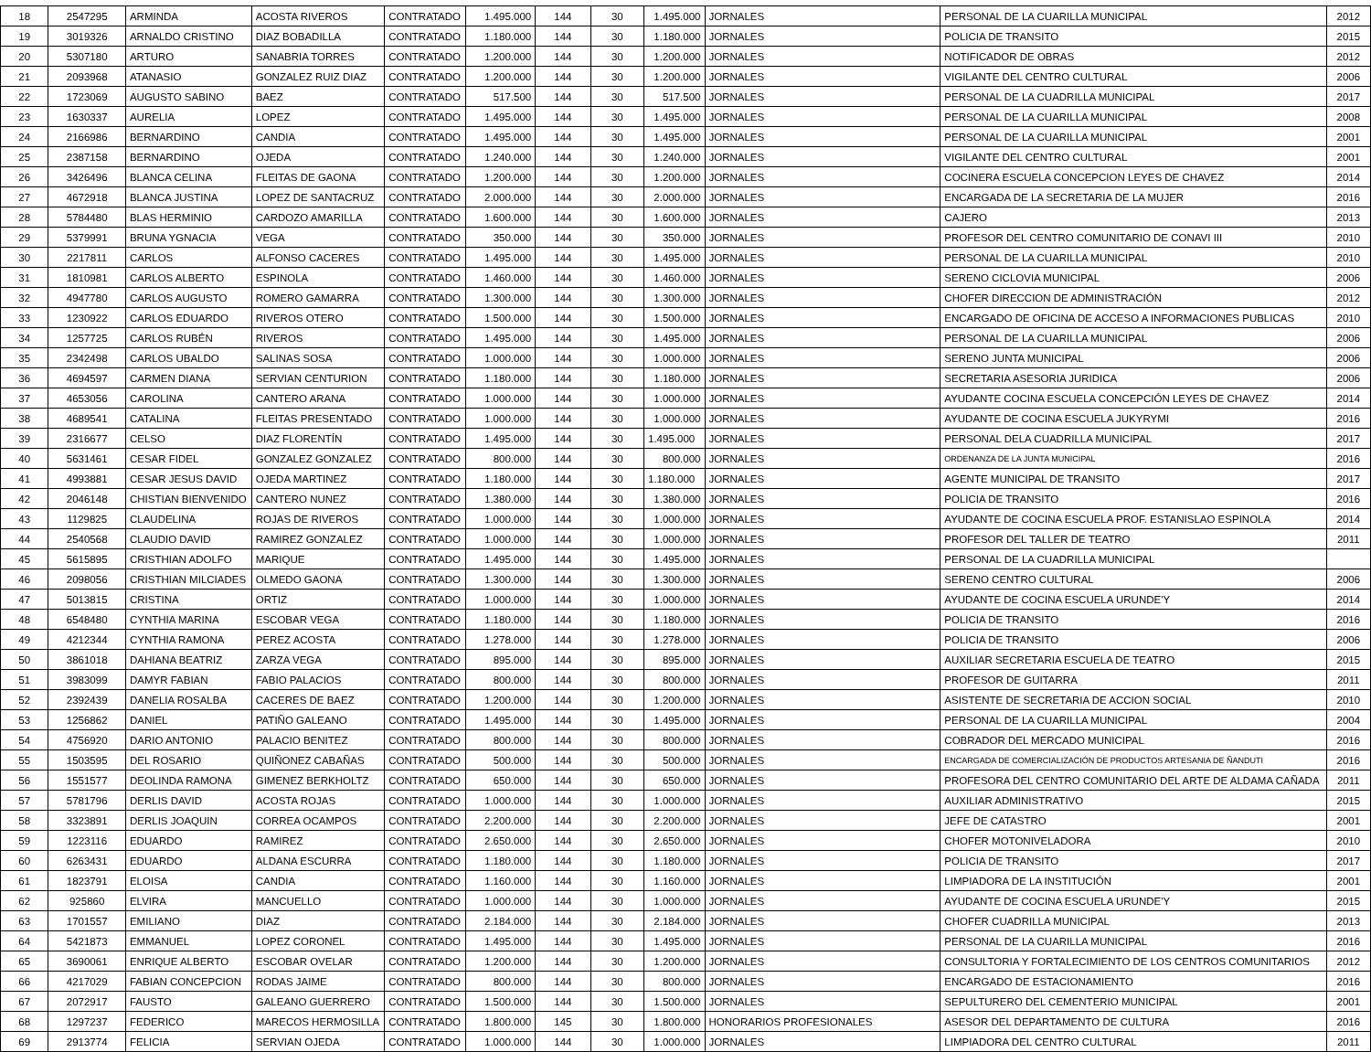| 18 | 2547295 | ARMINDA | ACOSTA RIVEROS | CONTRATADO | 1.495.000 | 144 | 30 | 1.495.000 | JORNALES | PERSONAL DE LA CUARILLA MUNICIPAL | 2012 |
| 19 | 3019326 | ARNALDO CRISTINO | DIAZ BOBADILLA | CONTRATADO | 1.180.000 | 144 | 30 | 1.180.000 | JORNALES | POLICIA DE TRANSITO | 2015 |
| 20 | 5307180 | ARTURO | SANABRIA TORRES | CONTRATADO | 1.200.000 | 144 | 30 | 1.200.000 | JORNALES | NOTIFICADOR DE OBRAS | 2012 |
| 21 | 2093968 | ATANASIO | GONZALEZ RUIZ DIAZ | CONTRATADO | 1.200.000 | 144 | 30 | 1.200.000 | JORNALES | VIGILANTE DEL CENTRO CULTURAL | 2006 |
| 22 | 1723069 | AUGUSTO SABINO | BAEZ | CONTRATADO | 517.500 | 144 | 30 | 517.500 | JORNALES | PERSONAL DE LA CUADRILLA MUNICIPAL | 2017 |
| 23 | 1630337 | AURELIA | LOPEZ | CONTRATADO | 1.495.000 | 144 | 30 | 1.495.000 | JORNALES | PERSONAL DE LA CUARILLA MUNICIPAL | 2008 |
| 24 | 2166986 | BERNARDINO | CANDIA | CONTRATADO | 1.495.000 | 144 | 30 | 1.495.000 | JORNALES | PERSONAL DE LA CUARILLA MUNICIPAL | 2001 |
| 25 | 2387158 | BERNARDINO | OJEDA | CONTRATADO | 1.240.000 | 144 | 30 | 1.240.000 | JORNALES | VIGILANTE DEL CENTRO CULTURAL | 2001 |
| 26 | 3426496 | BLANCA CELINA | FLEITAS DE GAONA | CONTRATADO | 1.200.000 | 144 | 30 | 1.200.000 | JORNALES | COCINERA ESCUELA CONCEPCION LEYES DE CHAVEZ | 2014 |
| 27 | 4672918 | BLANCA JUSTINA | LOPEZ DE SANTACRUZ | CONTRATADO | 2.000.000 | 144 | 30 | 2.000.000 | JORNALES | ENCARGADA DE LA SECRETARIA DE LA MUJER | 2016 |
| 28 | 5784480 | BLAS HERMINIO | CARDOZO AMARILLA | CONTRATADO | 1.600.000 | 144 | 30 | 1.600.000 | JORNALES | CAJERO | 2013 |
| 29 | 5379991 | BRUNA YGNACIA | VEGA | CONTRATADO | 350.000 | 144 | 30 | 350.000 | JORNALES | PROFESOR DEL CENTRO COMUNITARIO DE CONAVI III | 2010 |
| 30 | 2217811 | CARLOS | ALFONSO CACERES | CONTRATADO | 1.495.000 | 144 | 30 | 1.495.000 | JORNALES | PERSONAL DE LA CUARILLA MUNICIPAL | 2010 |
| 31 | 1810981 | CARLOS ALBERTO | ESPINOLA | CONTRATADO | 1.460.000 | 144 | 30 | 1.460.000 | JORNALES | SERENO CICLOVIA MUNICIPAL | 2006 |
| 32 | 4947780 | CARLOS AUGUSTO | ROMERO GAMARRA | CONTRATADO | 1.300.000 | 144 | 30 | 1.300.000 | JORNALES | CHOFER DIRECCION DE ADMINISTRACIÓN | 2012 |
| 33 | 1230922 | CARLOS EDUARDO | RIVEROS OTERO | CONTRATADO | 1.500.000 | 144 | 30 | 1.500.000 | JORNALES | ENCARGADO DE OFICINA DE ACCESO A INFORMACIONES PUBLICAS | 2010 |
| 34 | 1257725 | CARLOS RUBÉN | RIVEROS | CONTRATADO | 1.495.000 | 144 | 30 | 1.495.000 | JORNALES | PERSONAL DE LA CUARILLA MUNICIPAL | 2006 |
| 35 | 2342498 | CARLOS UBALDO | SALINAS SOSA | CONTRATADO | 1.000.000 | 144 | 30 | 1.000.000 | JORNALES | SERENO JUNTA MUNICIPAL | 2006 |
| 36 | 4694597 | CARMEN DIANA | SERVIAN CENTURION | CONTRATADO | 1.180.000 | 144 | 30 | 1.180.000 | JORNALES | SECRETARIA ASESORIA JURIDICA | 2006 |
| 37 | 4653056 | CAROLINA | CANTERO ARANA | CONTRATADO | 1.000.000 | 144 | 30 | 1.000.000 | JORNALES | AYUDANTE COCINA ESCUELA CONCEPCIÓN LEYES DE CHAVEZ | 2014 |
| 38 | 4689541 | CATALINA | FLEITAS PRESENTADO | CONTRATADO | 1.000.000 | 144 | 30 | 1.000.000 | JORNALES | AYUDANTE DE COCINA ESCUELA JUKYRYMI | 2016 |
| 39 | 2316677 | CELSO | DIAZ FLORENTÍN | CONTRATADO | 1.495.000 | 144 | 30 | 1.495.000 | JORNALES | PERSONAL DELA CUADRILLA MUNICIPAL | 2017 |
| 40 | 5631461 | CESAR FIDEL | GONZALEZ GONZALEZ | CONTRATADO | 800.000 | 144 | 30 | 800.000 | JORNALES | ORDENANZA DE LA JUNTA MUNICIPAL | 2016 |
| 41 | 4993881 | CESAR JESUS DAVID | OJEDA MARTINEZ | CONTRATADO | 1.180.000 | 144 | 30 | 1.180.000 | JORNALES | AGENTE MUNICIPAL DE TRANSITO | 2017 |
| 42 | 2046148 | CHISTIAN BIENVENIDO | CANTERO NUNEZ | CONTRATADO | 1.380.000 | 144 | 30 | 1.380.000 | JORNALES | POLICIA DE TRANSITO | 2016 |
| 43 | 1129825 | CLAUDELINA | ROJAS DE RIVEROS | CONTRATADO | 1.000.000 | 144 | 30 | 1.000.000 | JORNALES | AYUDANTE DE COCINA ESCUELA PROF. ESTANISLAO ESPINOLA | 2014 |
| 44 | 2540568 | CLAUDIO DAVID | RAMIREZ GONZALEZ | CONTRATADO | 1.000.000 | 144 | 30 | 1.000.000 | JORNALES | PROFESOR DEL TALLER DE TEATRO | 2011 |
| 45 | 5615895 | CRISTHIAN ADOLFO | MARIQUE | CONTRATADO | 1.495.000 | 144 | 30 | 1.495.000 | JORNALES | PERSONAL DE LA CUADRILLA MUNICIPAL | |
| 46 | 2098056 | CRISTHIAN MILCIADES | OLMEDO GAONA | CONTRATADO | 1.300.000 | 144 | 30 | 1.300.000 | JORNALES | SERENO CENTRO CULTURAL | 2006 |
| 47 | 5013815 | CRISTINA | ORTIZ | CONTRATADO | 1.000.000 | 144 | 30 | 1.000.000 | JORNALES | AYUDANTE DE COCINA ESCUELA URUNDE'Y | 2014 |
| 48 | 6548480 | CYNTHIA MARINA | ESCOBAR VEGA | CONTRATADO | 1.180.000 | 144 | 30 | 1.180.000 | JORNALES | POLICIA DE TRANSITO | 2016 |
| 49 | 4212344 | CYNTHIA RAMONA | PEREZ ACOSTA | CONTRATADO | 1.278.000 | 144 | 30 | 1.278.000 | JORNALES | POLICIA DE TRANSITO | 2006 |
| 50 | 3861018 | DAHIANA BEATRIZ | ZARZA VEGA | CONTRATADO | 895.000 | 144 | 30 | 895.000 | JORNALES | AUXILIAR SECRETARIA ESCUELA DE TEATRO | 2015 |
| 51 | 3983099 | DAMYR FABIAN | FABIO PALACIOS | CONTRATADO | 800.000 | 144 | 30 | 800.000 | JORNALES | PROFESOR DE GUITARRA | 2011 |
| 52 | 2392439 | DANELIA ROSALBA | CACERES DE BAEZ | CONTRATADO | 1.200.000 | 144 | 30 | 1.200.000 | JORNALES | ASISTENTE DE SECRETARIA DE ACCION SOCIAL | 2010 |
| 53 | 1256862 | DANIEL | PATIÑO GALEANO | CONTRATADO | 1.495.000 | 144 | 30 | 1.495.000 | JORNALES | PERSONAL DE LA CUARILLA MUNICIPAL | 2004 |
| 54 | 4756920 | DARIO ANTONIO | PALACIO BENITEZ | CONTRATADO | 800.000 | 144 | 30 | 800.000 | JORNALES | COBRADOR DEL MERCADO MUNICIPAL | 2016 |
| 55 | 1503595 | DEL ROSARIO | QUIÑONEZ CABAÑAS | CONTRATADO | 500.000 | 144 | 30 | 500.000 | JORNALES | ENCARGADA DE COMERCIALIZACIÓN DE PRODUCTOS ARTESANIA DE ÑANDUTI | 2016 |
| 56 | 1551577 | DEOLINDA RAMONA | GIMENEZ BERKHOLTZ | CONTRATADO | 650.000 | 144 | 30 | 650.000 | JORNALES | PROFESORA DEL CENTRO COMUNITARIO DEL ARTE DE ALDAMA CAÑADA | 2011 |
| 57 | 5781796 | DERLIS DAVID | ACOSTA ROJAS | CONTRATADO | 1.000.000 | 144 | 30 | 1.000.000 | JORNALES | AUXILIAR ADMINISTRATIVO | 2015 |
| 58 | 3323891 | DERLIS JOAQUIN | CORREA OCAMPOS | CONTRATADO | 2.200.000 | 144 | 30 | 2.200.000 | JORNALES | JEFE DE CATASTRO | 2001 |
| 59 | 1223116 | EDUARDO | RAMIREZ | CONTRATADO | 2.650.000 | 144 | 30 | 2.650.000 | JORNALES | CHOFER MOTONIVELADORA | 2010 |
| 60 | 6263431 | EDUARDO | ALDANA ESCURRA | CONTRATADO | 1.180.000 | 144 | 30 | 1.180.000 | JORNALES | POLICIA DE TRANSITO | 2017 |
| 61 | 1823791 | ELOISA | CANDIA | CONTRATADO | 1.160.000 | 144 | 30 | 1.160.000 | JORNALES | LIMPIADORA DE LA INSTITUCIÓN | 2001 |
| 62 | 925860 | ELVIRA | MANCUELLO | CONTRATADO | 1.000.000 | 144 | 30 | 1.000.000 | JORNALES | AYUDANTE DE COCINA ESCUELA URUNDE'Y | 2015 |
| 63 | 1701557 | EMILIANO | DIAZ | CONTRATADO | 2.184.000 | 144 | 30 | 2.184.000 | JORNALES | CHOFER CUADRILLA MUNICIPAL | 2013 |
| 64 | 5421873 | EMMANUEL | LOPEZ CORONEL | CONTRATADO | 1.495.000 | 144 | 30 | 1.495.000 | JORNALES | PERSONAL DE LA CUARILLA MUNICIPAL | 2016 |
| 65 | 3690061 | ENRIQUE ALBERTO | ESCOBAR OVELAR | CONTRATADO | 1.200.000 | 144 | 30 | 1.200.000 | JORNALES | CONSULTORIA Y FORTALECIMIENTO DE LOS CENTROS COMUNITARIOS | 2012 |
| 66 | 4217029 | FABIAN CONCEPCION | RODAS JAIME | CONTRATADO | 800.000 | 144 | 30 | 800.000 | JORNALES | ENCARGADO DE ESTACIONAMIENTO | 2016 |
| 67 | 2072917 | FAUSTO | GALEANO GUERRERO | CONTRATADO | 1.500.000 | 144 | 30 | 1.500.000 | JORNALES | SEPULTURERO DEL CEMENTERIO MUNICIPAL | 2001 |
| 68 | 1297237 | FEDERICO | MARECOS HERMOSILLA | CONTRATADO | 1.800.000 | 145 | 30 | 1.800.000 | HONORARIOS PROFESIONALES | ASESOR DEL DEPARTAMENTO DE CULTURA | 2016 |
| 69 | 2913774 | FELICIA | SERVIAN OJEDA | CONTRATADO | 1.000.000 | 144 | 30 | 1.000.000 | JORNALES | LIMPIADORA DEL CENTRO CULTURAL | 2011 |